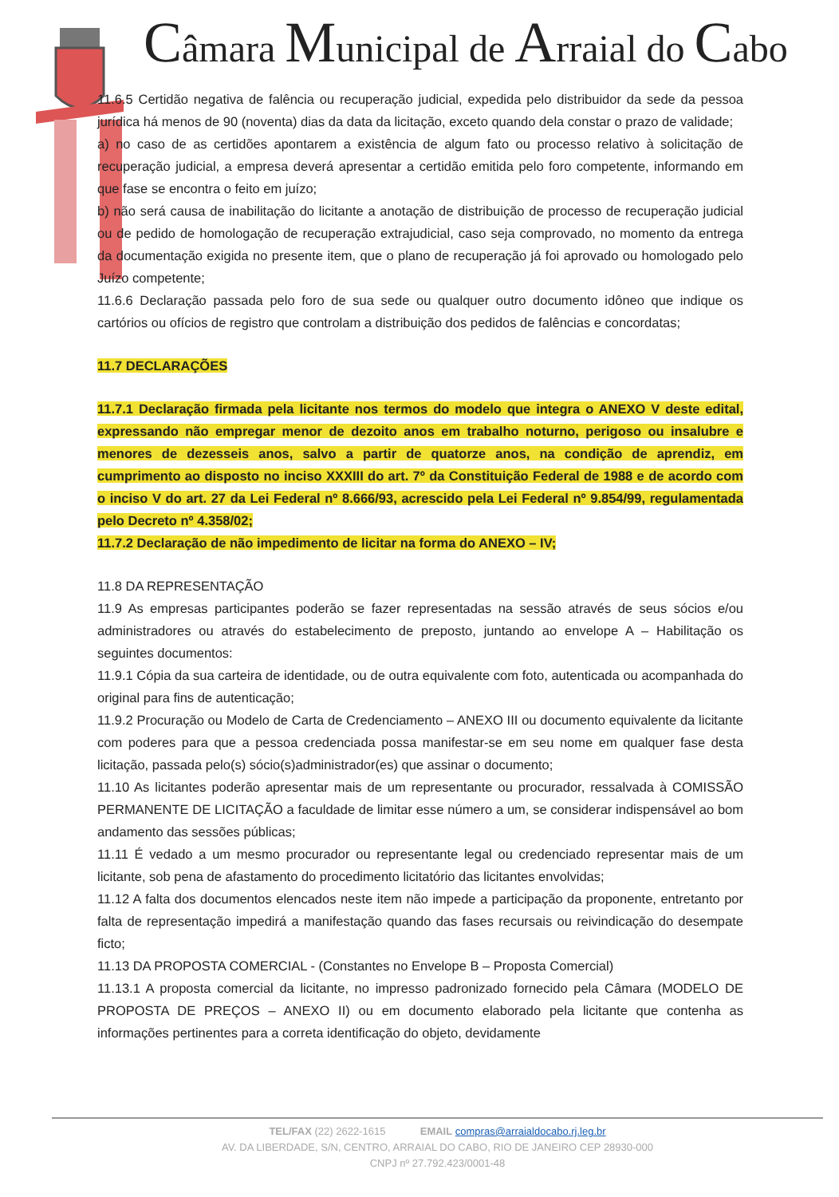Câmara Municipal de Arraial do Cabo
11.6.5 Certidão negativa de falência ou recuperação judicial, expedida pelo distribuidor da sede da pessoa jurídica há menos de 90 (noventa) dias da data da licitação, exceto quando dela constar o prazo de validade;
a) no caso de as certidões apontarem a existência de algum fato ou processo relativo à solicitação de recuperação judicial, a empresa deverá apresentar a certidão emitida pelo foro competente, informando em que fase se encontra o feito em juízo;
b) não será causa de inabilitação do licitante a anotação de distribuição de processo de recuperação judicial ou de pedido de homologação de recuperação extrajudicial, caso seja comprovado, no momento da entrega da documentação exigida no presente item, que o plano de recuperação já foi aprovado ou homologado pelo Juízo competente;
11.6.6 Declaração passada pelo foro de sua sede ou qualquer outro documento idôneo que indique os cartórios ou ofícios de registro que controlam a distribuição dos pedidos de falências e concordatas;
11.7 DECLARAÇÕES
11.7.1 Declaração firmada pela licitante nos termos do modelo que integra o ANEXO V deste edital, expressando não empregar menor de dezoito anos em trabalho noturno, perigoso ou insalubre e menores de dezesseis anos, salvo a partir de quatorze anos, na condição de aprendiz, em cumprimento ao disposto no inciso XXXIII do art. 7º da Constituição Federal de 1988 e de acordo com o inciso V do art. 27 da Lei Federal nº 8.666/93, acrescido pela Lei Federal nº 9.854/99, regulamentada pelo Decreto nº 4.358/02;
11.7.2 Declaração de não impedimento de licitar na forma do ANEXO – IV;
11.8 DA REPRESENTAÇÃO
11.9 As empresas participantes poderão se fazer representadas na sessão através de seus sócios e/ou administradores ou através do estabelecimento de preposto, juntando ao envelope A – Habilitação os seguintes documentos:
11.9.1 Cópia da sua carteira de identidade, ou de outra equivalente com foto, autenticada ou acompanhada do original para fins de autenticação;
11.9.2 Procuração ou Modelo de Carta de Credenciamento – ANEXO III ou documento equivalente da licitante com poderes para que a pessoa credenciada possa manifestar-se em seu nome em qualquer fase desta licitação, passada pelo(s) sócio(s)administrador(es) que assinar o documento;
11.10 As licitantes poderão apresentar mais de um representante ou procurador, ressalvada à COMISSÃO PERMANENTE DE LICITAÇÃO a faculdade de limitar esse número a um, se considerar indispensável ao bom andamento das sessões públicas;
11.11 É vedado a um mesmo procurador ou representante legal ou credenciado representar mais de um licitante, sob pena de afastamento do procedimento licitatório das licitantes envolvidas;
11.12 A falta dos documentos elencados neste item não impede a participação da proponente, entretanto por falta de representação impedirá a manifestação quando das fases recursais ou reivindicação do desempate ficto;
11.13 DA PROPOSTA COMERCIAL - (Constantes no Envelope B – Proposta Comercial)
11.13.1 A proposta comercial da licitante, no impresso padronizado fornecido pela Câmara (MODELO DE PROPOSTA DE PREÇOS – ANEXO II) ou em documento elaborado pela licitante que contenha as informações pertinentes para a correta identificação do objeto, devidamente
TEL/FAX (22) 2622-1615 EMAIL compras@arraialdocabo.rj.leg.br
AV. DA LIBERDADE, S/N, CENTRO, ARRAIAL DO CABO, RIO DE JANEIRO CEP 28930-000
CNPJ nº 27.792.423/0001-48